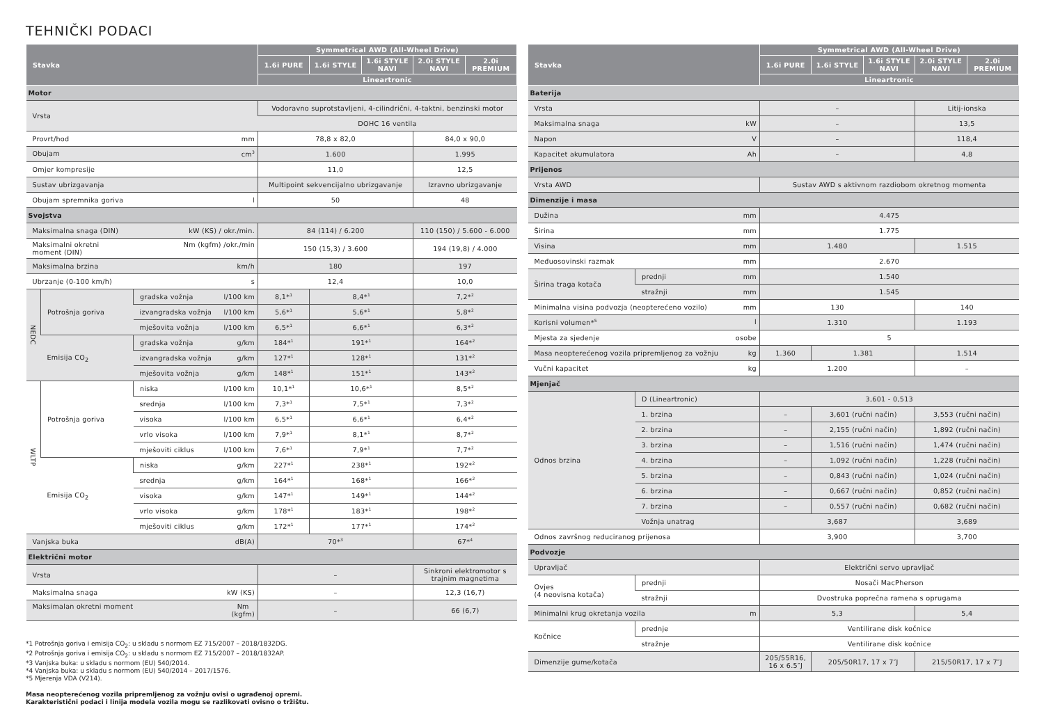TEHNIČKI PODACI
| Stavka | | | Symmetrical AWD (All-Wheel Drive) | | | | |
| --- | --- | --- | --- | --- | --- | --- | --- |
| | | | 1.6i PURE | 1.6i STYLE | 1.6i STYLE NAVI | 2.0i STYLE NAVI | 2.0i PREMIUM |
| | | | Lineartronic | | | | |
| Motor | | | | | | | |
| Vrsta | | | Vodoravno suprotstavljeni, 4-cilindrični, 4-taktni, benzinski motor | | | | |
| | | | DOHC 16 ventila | | | | |
| Provrt/hod mm | | | 78,8 x 82,0 | | | 84,0 x 90,0 | |
| Obujam cm<sup>3</sup> | | | 1.600 | | | 1.995 | |
| Omjer kompresije | | | 11,0 | | | 12,5 | |
| Sustav ubrizgavanja | | | Multipoint sekvencijalno ubrizgavanje | | | Izravno ubrizgavanje | |
| Obujam spremnika goriva l | | | 50 | | | 48 | |
| Svojstva | | | | | | | |
| Maksimalna snaga (DIN) kW (KS) / okr./min. | | | 84 (114) / 6.200 | | | 110 (150) / 5.600 - 6.000 | |
| Nm (kgfm) /okr./min Maksimalni okretni moment (DIN) | | | 150 (15,3) / 3.600 | | | 194 (19,8) / 4.000 | |
| Maksimalna brzina km/h | | | 180 | | | 197 | |
| Ubrzanje (0-100 km/h) s | | | 12,4 | | | 10,0 | |
| NEDC | Potrošnja goriva | gradska vožnja l/100 km | 8,1*<sup>1</sup> | 8,4*<sup>1</sup> | | 7,2*<sup>2</sup> | |
| | | izvangradska vožnja l/100 km | 5,6*<sup>1</sup> | 5,6*<sup>1</sup> | | 5,8*<sup>2</sup> | |
| | | mješovita vožnja l/100 km | 6,5*<sup>1</sup> | 6,6*<sup>1</sup> | | 6,3*<sup>2</sup> | |
| | Emisija CO<sub>2</sub> | gradska vožnja g/km | 184*<sup>1</sup> | 191*<sup>1</sup> | | 164*<sup>2</sup> | |
| | | izvangradska vožnja g/km | 127*<sup>1</sup> | 128*<sup>1</sup> | | 131*<sup>2</sup> | |
| | | mješovita vožnja g/km | 148*<sup>1</sup> | 151*<sup>1</sup> | | 143*<sup>2</sup> | |
| WLTP | Potrošnja goriva | niska l/100 km | 10,1*<sup>1</sup> | 10,6*<sup>1</sup> | | 8,5*<sup>2</sup> | |
| | | srednja l/100 km | 7,3*<sup>1</sup> | 7,5*<sup>1</sup> | | 7,3*<sup>2</sup> | |
| | | visoka l/100 km | 6,5*<sup>1</sup> | 6,6*<sup>1</sup> | | 6,4*<sup>2</sup> | |
| | | vrlo visoka l/100 km | 7,9*<sup>1</sup> | 8,1*<sup>1</sup> | | 8,7*<sup>2</sup> | |
| | | mješoviti ciklus l/100 km | 7,6*<sup>1</sup> | 7,9*<sup>1</sup> | | 7,7*<sup>2</sup> | |
| | Emisija CO<sub>2</sub> | niska g/km | 227*<sup>1</sup> | 238*<sup>1</sup> | | 192*<sup>2</sup> | |
| | | srednja g/km | 164*<sup>1</sup> | 168*<sup>1</sup> | | 166*<sup>2</sup> | |
| | | visoka g/km | 147*<sup>1</sup> | 149*<sup>1</sup> | | 144*<sup>2</sup> | |
| | | vrlo visoka g/km | 178*<sup>1</sup> | 183*<sup>1</sup> | | 198*<sup>2</sup> | |
| | | mješoviti ciklus g/km | 172*<sup>1</sup> | 177*<sup>1</sup> | | 174*<sup>2</sup> | |
| Vanjska buka dB(A) | | | 70*<sup>3</sup> | | | 67*<sup>4</sup> | |
| Električni motor | | | | | | | |
| Vrsta | | | – | | | Sinkroni elektromotor s trajnim magnetima | |
| Maksimalna snaga kW (KS) | | | – | | | 12,3 (16,7) | |
| Nm (kgfm) Maksimalan okretni moment | | | – | | | 66 (6,7) | |
*1 Potrošnja goriva i emisija CO<sub>2</sub>: u skladu s normom EZ 715/2007 – 2018/1832DG.
*2 Potrošnja goriva i emisija CO<sub>2</sub>: u skladu s normom EZ 715/2007 – 2018/1832AP.
*3 Vanjska buka: u skladu s normom (EU) 540/2014.
*4 Vanjska buka: u skladu s normom (EU) 540/2014 – 2017/1576.
*5 Mjerenja VDA (V214).
Masa neopterećenog vozila pripremljenog za vožnju ovisi o ugrađenoj opremi.
Karakteristični podaci i linija modela vozila mogu se razlikovati ovisno o tržištu.
| Stavka | | Symmetrical AWD (All-Wheel Drive) | | | | |
| --- | --- | --- | --- | --- | --- | --- |
| | | 1.6i PURE | 1.6i STYLE | 1.6i STYLE NAVI | 2.0i STYLE NAVI | 2.0i PREMIUM |
| | | Lineartronic | | | | |
| Baterija | | | | | | |
| Vrsta | | – | | | Litij-ionska | |
| Maksimalna snaga kW | | – | | | 13,5 | |
| Napon V | | – | | | 118,4 | |
| Kapacitet akumulatora Ah | | – | | | 4,8 | |
| Prijenos | | | | | | |
| Vrsta AWD | | Sustav AWD s aktivnom razdiobom okretnog momenta | | | | |
| Dimenzije i masa | | | | | | |
| Dužina mm | | 4.475 | | | | |
| Širina mm | | 1.775 | | | | |
| Visina mm | | 1.480 | | | 1.515 | |
| Međuosovinski razmak mm | | 2.670 | | | | |
| Širina traga kotača | prednji mm | 1.540 | | | | |
| | stražnji mm | 1.545 | | | | |
| Minimalna visina podvozja (neopterećeno vozilo) mm | | 130 | | | 140 | |
| Korisni volumen*<sup>5</sup> l | | 1.310 | | | 1.193 | |
| Mjesta za sjedenje osobe | | 5 | | | | |
| Masa neopterećenog vozila pripremljenog za vožnju kg | | 1.360 | 1.381 | | 1.514 | |
| Vučni kapacitet kg | | 1.200 | | | – | |
| Mjenjač | | | | | | |
| Odnos brzina | D (Lineartronic) | 3,601 - 0,513 | | | | |
| | 1. brzina | – | 3,601 (ručni način) | | 3,553 (ručni način) | |
| | 2. brzina | – | 2,155 (ručni način) | | 1,892 (ručni način) | |
| | 3. brzina | – | 1,516 (ručni način) | | 1,474 (ručni način) | |
| | 4. brzina | – | 1,092 (ručni način) | | 1,228 (ručni način) | |
| | 5. brzina | – | 0,843 (ručni način) | | 1,024 (ručni način) | |
| | 6. brzina | – | 0,667 (ručni način) | | 0,852 (ručni način) | |
| | 7. brzina | – | 0,557 (ručni način) | | 0,682 (ručni način) | |
| | Vožnja unatrag | 3,687 | | | 3,689 | |
| Odnos završnog reduciranog prijenosa | | 3,900 | | | 3,700 | |
| Podvozje | | | | | | |
| Upravljač | | Električni servo upravljač | | | | |
| Ovjes (4 neovisna kotača) | prednji | Nosači MacPherson | | | | |
| | stražnji | Dvostruka poprečna ramena s oprugama | | | | |
| Minimalni krug okretanja vozila m | | 5,3 | | | 5,4 | |
| Kočnice | prednje | Ventilirane disk kočnice | | | | |
| | stražnje | Ventilirane disk kočnice | | | | |
| Dimenzije gume/kotača | | 205/55R16, 16 x 6.5″J | 205/50R17, 17 x 7″J | | 215/50R17, 17 x 7″J | |